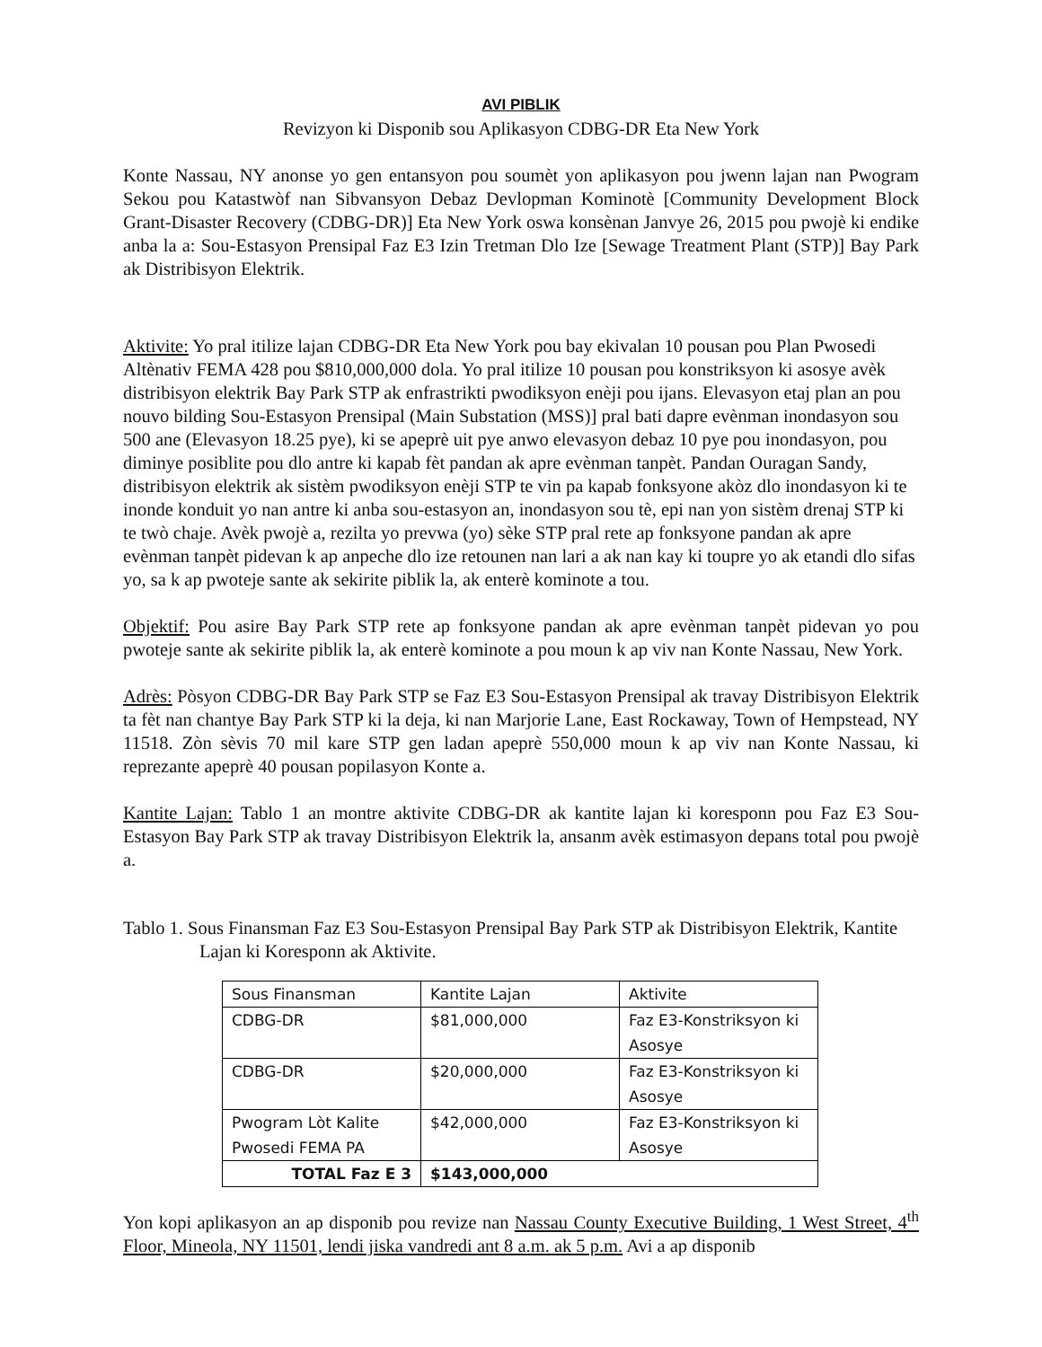AVI PIBLIK
Revizyon ki Disponib sou Aplikasyon CDBG-DR Eta New York
Konte Nassau, NY anonse yo gen entansyon pou soumèt yon aplikasyon pou jwenn lajan nan Pwogram Sekou pou Katastwòf nan Sibvansyon Debaz Devlopman Kominotè [Community Development Block Grant-Disaster Recovery (CDBG-DR)] Eta New York oswa konsènan Janvye 26, 2015 pou pwojè ki endike anba la a: Sou-Estasyon Prensipal Faz E3 Izin Tretman Dlo Ize [Sewage Treatment Plant (STP)] Bay Park ak Distribisyon Elektrik.
Aktivite: Yo pral itilize lajan CDBG-DR Eta New York pou bay ekivalan 10 pousan pou Plan Pwosedi Altènativ FEMA 428 pou $810,000,000 dola. Yo pral itilize 10 pousan pou konstriksyon ki asosye avèk distribisyon elektrik Bay Park STP ak enfrastrikti pwodiksyon enèji pou ijans. Elevasyon etaj plan an pou nouvo bilding Sou-Estasyon Prensipal (Main Substation (MSS)] pral bati dapre evènman inondasyon sou 500 ane (Elevasyon 18.25 pye), ki se apeprè uit pye anwo elevasyon debaz 10 pye pou inondasyon, pou diminye posiblite pou dlo antre ki kapab fèt pandan ak apre evènman tanpèt. Pandan Ouragan Sandy, distribisyon elektrik ak sistèm pwodiksyon enèji STP te vin pa kapab fonksyone akòz dlo inondasyon ki te inonde konduit yo nan antre ki anba sou-estasyon an, inondasyon sou tè, epi nan yon sistèm drenaj STP ki te twò chaje. Avèk pwojè a, rezilta yo prevwa (yo) sèke STP pral rete ap fonksyone pandan ak apre evènman tanpèt pidevan k ap anpeche dlo ize retounen nan lari a ak nan kay ki toupre yo ak etandi dlo sifas yo, sa k ap pwoteje sante ak sekirite piblik la, ak enterè kominote a tou.
Objektif: Pou asire Bay Park STP rete ap fonksyone pandan ak apre evènman tanpèt pidevan yo pou pwoteje sante ak sekirite piblik la, ak enterè kominote a pou moun k ap viv nan Konte Nassau, New York.
Adrès: Pòsyon CDBG-DR Bay Park STP se Faz E3 Sou-Estasyon Prensipal ak travay Distribisyon Elektrik ta fèt nan chantye Bay Park STP ki la deja, ki nan Marjorie Lane, East Rockaway, Town of Hempstead, NY 11518. Zòn sèvis 70 mil kare STP gen ladan apeprè 550,000 moun k ap viv nan Konte Nassau, ki reprezante apeprè 40 pousan popilasyon Konte a.
Kantite Lajan: Tablo 1 an montre aktivite CDBG-DR ak kantite lajan ki koresponn pou Faz E3 Sou-Estasyon Bay Park STP ak travay Distribisyon Elektrik la, ansanm avèk estimasyon depans total pou pwojè a.
Tablo 1. Sous Finansman Faz E3 Sou-Estasyon Prensipal Bay Park STP ak Distribisyon Elektrik, Kantite Lajan ki Koresponn ak Aktivite.
| Sous Finansman | Kantite Lajan | Aktivite |
| CDBG-DR | $81,000,000 | Faz E3-Konstriksyon ki Asosye |
| CDBG-DR | $20,000,000 | Faz E3-Konstriksyon ki Asosye |
| Pwogram Lòt Kalite Pwosedi FEMA PA | $42,000,000 | Faz E3-Konstriksyon ki Asosye |
| TOTAL Faz E 3 | $143,000,000 | |
Yon kopi aplikasyon an ap disponib pou revize nan Nassau County Executive Building, 1 West Street, 4<sup>th</sup> Floor, Mineola, NY 11501, lendi jiska vandredi ant 8 a.m. ak 5 p.m. Avi a ap disponib